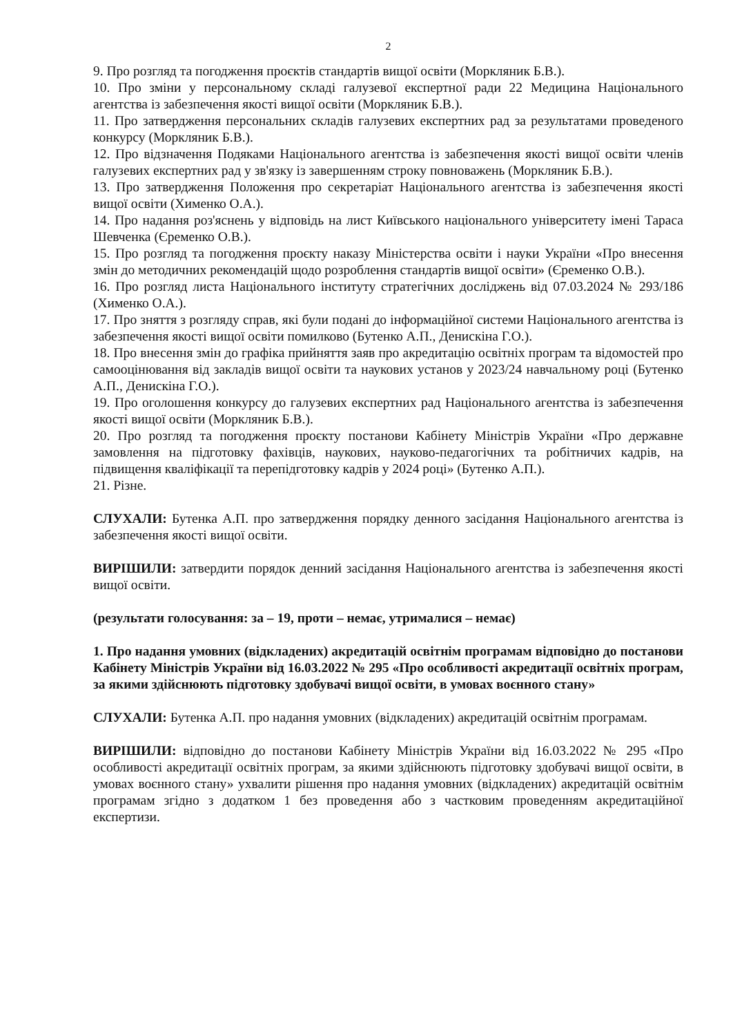2
9. Про розгляд та погодження проєктів стандартів вищої освіти (Моркляник Б.В.).
10. Про зміни у персональному складі галузевої експертної ради 22 Медицина Національного агентства із забезпечення якості вищої освіти (Моркляник Б.В.).
11. Про затвердження персональних складів галузевих експертних рад за результатами проведеного конкурсу (Моркляник Б.В.).
12. Про відзначення Подяками Національного агентства із забезпечення якості вищої освіти членів галузевих експертних рад у зв'язку із завершенням строку повноважень (Моркляник Б.В.).
13. Про затвердження Положення про секретаріат Національного агентства із забезпечення якості вищої освіти (Хименко О.А.).
14. Про надання роз'яснень у відповідь на лист Київського національного університету імені Тараса Шевченка (Єременко О.В.).
15. Про розгляд та погодження проєкту наказу Міністерства освіти і науки України «Про внесення змін до методичних рекомендацій щодо розроблення стандартів вищої освіти» (Єременко О.В.).
16. Про розгляд листа Національного інституту стратегічних досліджень від 07.03.2024 № 293/186 (Хименко О.А.).
17. Про зняття з розгляду справ, які були подані до інформаційної системи Національного агентства із забезпечення якості вищої освіти помилково (Бутенко А.П., Денискіна Г.О.).
18. Про внесення змін до графіка прийняття заяв про акредитацію освітніх програм та відомостей про самооцінювання від закладів вищої освіти та наукових установ у 2023/24 навчальному році (Бутенко А.П., Денискіна Г.О.).
19. Про оголошення конкурсу до галузевих експертних рад Національного агентства із забезпечення якості вищої освіти (Моркляник Б.В.).
20. Про розгляд та погодження проєкту постанови Кабінету Міністрів України «Про державне замовлення на підготовку фахівців, наукових, науково-педагогічних та робітничих кадрів, на підвищення кваліфікації та перепідготовку кадрів у 2024 році» (Бутенко А.П.).
21. Різне.
СЛУХАЛИ: Бутенка А.П. про затвердження порядку денного засідання Національного агентства із забезпечення якості вищої освіти.
ВИРІШИЛИ: затвердити порядок денний засідання Національного агентства із забезпечення якості вищої освіти.
(результати голосування: за – 19, проти – немає, утрималися – немає)
1. Про надання умовних (відкладених) акредитацій освітнім програмам відповідно до постанови Кабінету Міністрів України від 16.03.2022 № 295 «Про особливості акредитації освітніх програм, за якими здійснюють підготовку здобувачі вищої освіти, в умовах воєнного стану»
СЛУХАЛИ: Бутенка А.П. про надання умовних (відкладених) акредитацій освітнім програмам.
ВИРІШИЛИ: відповідно до постанови Кабінету Міністрів України від 16.03.2022 № 295 «Про особливості акредитації освітніх програм, за якими здійснюють підготовку здобувачі вищої освіти, в умовах воєнного стану» ухвалити рішення про надання умовних (відкладених) акредитацій освітнім програмам згідно з додатком 1 без проведення або з частковим проведенням акредитаційної експертизи.